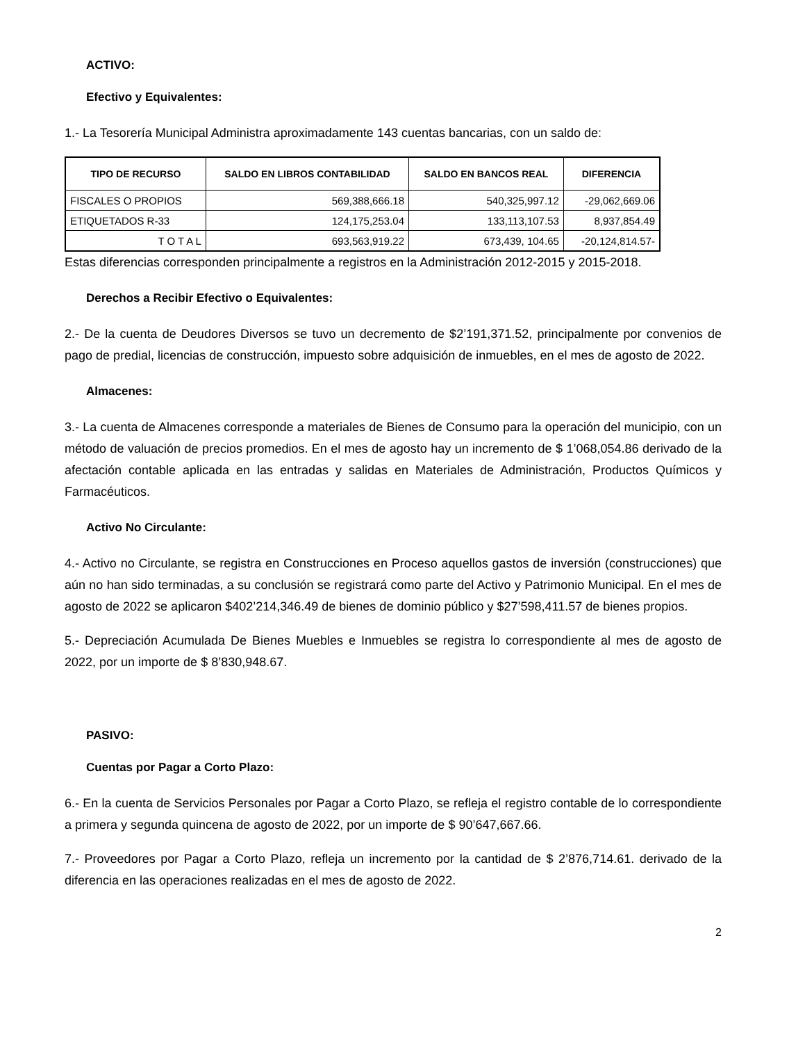ACTIVO:
Efectivo y Equivalentes:
1.- La Tesorería Municipal Administra aproximadamente 143 cuentas bancarias, con un saldo de:
| TIPO DE RECURSO | SALDO EN LIBROS CONTABILIDAD | SALDO EN BANCOS REAL | DIFERENCIA |
| --- | --- | --- | --- |
| FISCALES O PROPIOS | 569,388,666.18 | 540,325,997.12 | -29,062,669.06 |
| ETIQUETADOS R-33 | 124,175,253.04 | 133,113,107.53 | 8,937,854.49 |
| T O T A L | 693,563,919.22 | 673,439, 104.65 | -20,124,814.57- |
Estas diferencias corresponden principalmente a registros en la Administración 2012-2015 y 2015-2018.
Derechos a Recibir Efectivo o Equivalentes:
2.- De la cuenta de Deudores Diversos se tuvo un decremento de $2’191,371.52, principalmente por convenios de pago de predial, licencias de construcción, impuesto sobre adquisición de inmuebles, en el mes de agosto de 2022.
Almacenes:
3.- La cuenta de Almacenes corresponde a materiales de Bienes de Consumo para la operación del municipio, con un método de valuación de precios promedios. En el mes de agosto hay un incremento de $ 1’068,054.86 derivado de la afectación contable aplicada en las entradas y salidas en Materiales de Administración, Productos Químicos y Farmacéuticos.
Activo No Circulante:
4.- Activo no Circulante, se registra en Construcciones en Proceso aquellos gastos de inversión (construcciones) que aún no han sido terminadas, a su conclusión se registrará como parte del Activo y Patrimonio Municipal. En el mes de agosto de 2022 se aplicaron $402’214,346.49 de bienes de dominio público y $27’598,411.57 de bienes propios.
5.- Depreciación Acumulada De Bienes Muebles e Inmuebles se registra lo correspondiente al mes de agosto de 2022, por un importe de $ 8’830,948.67.
PASIVO:
Cuentas por Pagar a Corto Plazo:
6.- En la cuenta de Servicios Personales por Pagar a Corto Plazo, se refleja el registro contable de lo correspondiente a primera y segunda quincena de agosto de 2022, por un importe de $ 90’647,667.66.
7.- Proveedores por Pagar a Corto Plazo, refleja un incremento por la cantidad de $ 2’876,714.61. derivado de la diferencia en las operaciones realizadas en el mes de agosto de 2022.
2